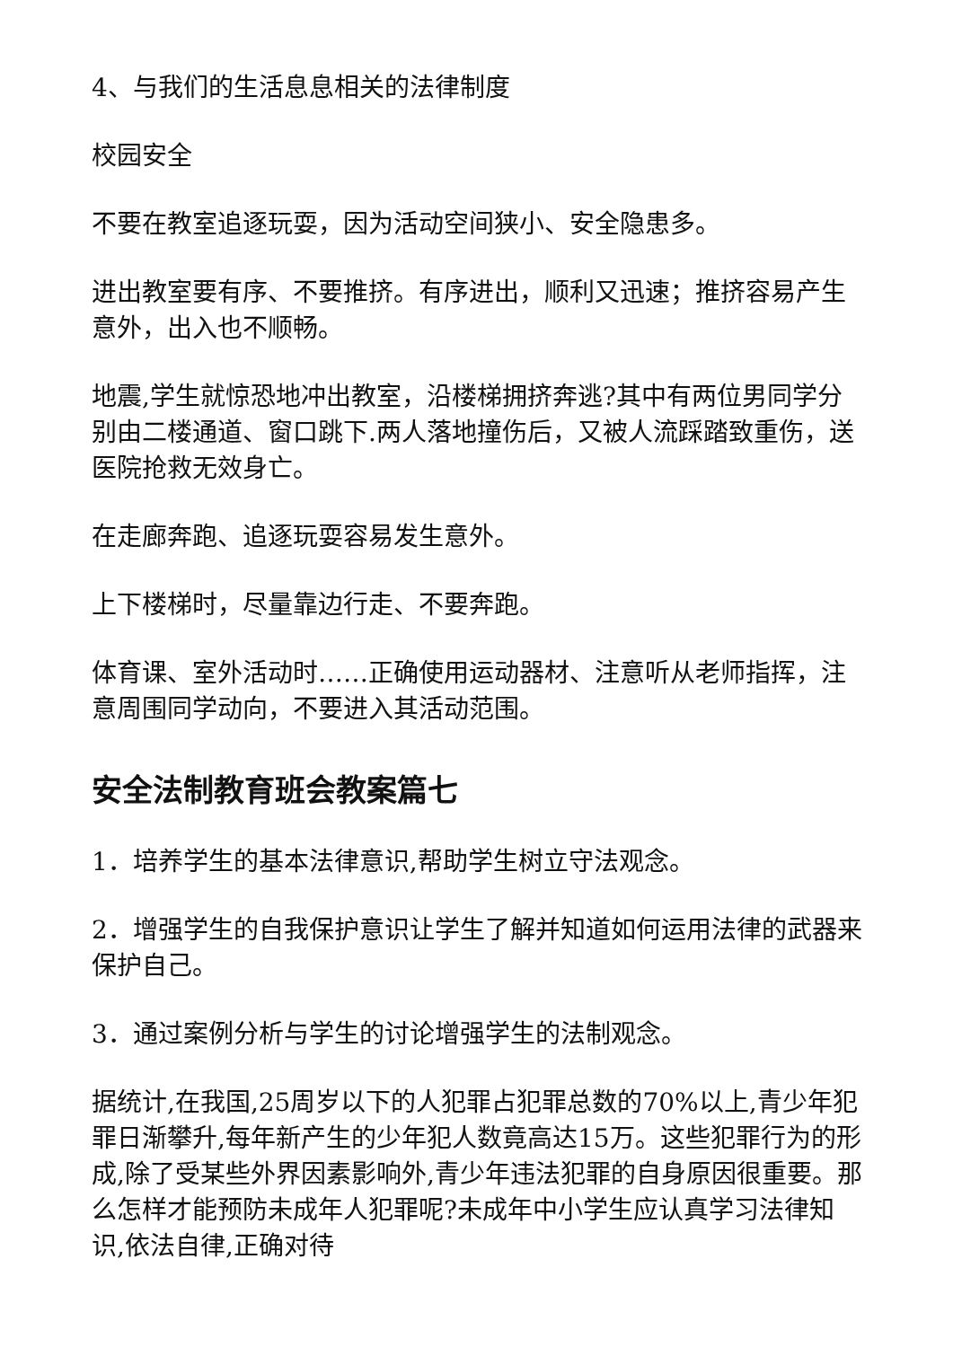4、与我们的生活息息相关的法律制度
校园安全
不要在教室追逐玩耍，因为活动空间狭小、安全隐患多。
进出教室要有序、不要推挤。有序进出，顺利又迅速；推挤容易产生意外，出入也不顺畅。
地震,学生就惊恐地冲出教室，沿楼梯拥挤奔逃?其中有两位男同学分别由二楼通道、窗口跳下.两人落地撞伤后，又被人流踩踏致重伤，送医院抢救无效身亡。
在走廊奔跑、追逐玩耍容易发生意外。
上下楼梯时，尽量靠边行走、不要奔跑。
体育课、室外活动时……正确使用运动器材、注意听从老师指挥，注意周围同学动向，不要进入其活动范围。
安全法制教育班会教案篇七
1．培养学生的基本法律意识,帮助学生树立守法观念。
2．增强学生的自我保护意识让学生了解并知道如何运用法律的武器来保护自己。
3．通过案例分析与学生的讨论增强学生的法制观念。
据统计,在我国,25周岁以下的人犯罪占犯罪总数的70%以上,青少年犯罪日渐攀升,每年新产生的少年犯人数竟高达15万。这些犯罪行为的形成,除了受某些外界因素影响外,青少年违法犯罪的自身原因很重要。那么怎样才能预防未成年人犯罪呢?未成年中小学生应认真学习法律知识,依法自律,正确对待